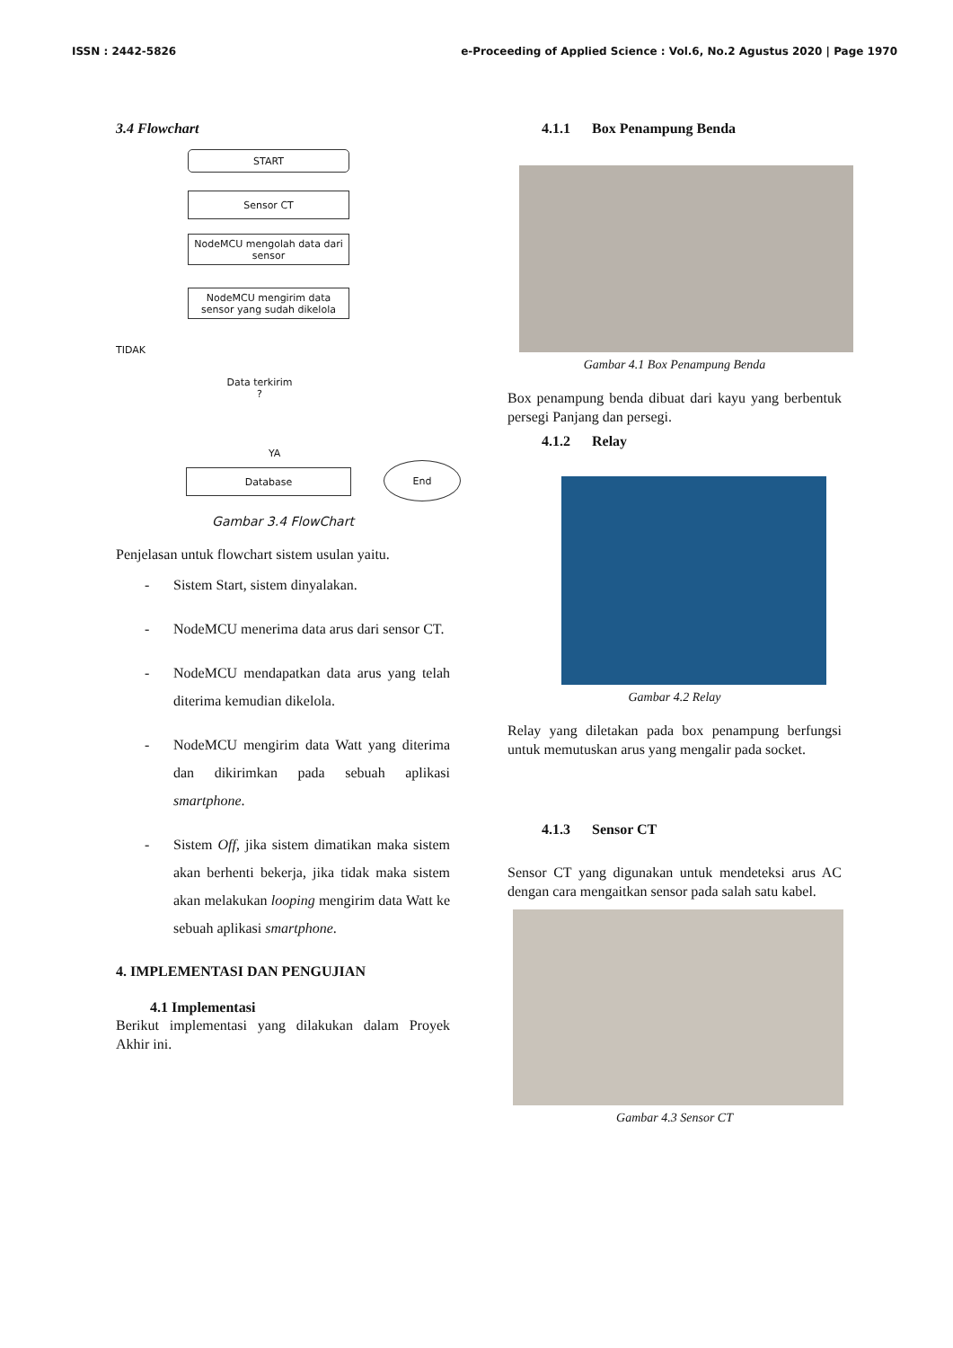ISSN : 2442-5826 e-Proceeding of Applied Science : Vol.6, No.2 Agustus 2020 | Page 1970
3.4 Flowchart
START
Sensor CT
NodeMCU mengolah data dari sensor
NodeMCU mengirim data sensor yang sudah dikelola
TIDAK
Data terkirim ?
YA
Database
End
Gambar 3.4 FlowChart
Penjelasan untuk flowchart sistem usulan yaitu.
- Sistem Start, sistem dinyalakan.
- NodeMCU menerima data arus dari sensor CT.
- NodeMCU mendapatkan data arus yang telah diterima kemudian dikelola.
- NodeMCU mengirim data Watt yang diterima dan dikirimkan pada sebuah aplikasi smartphone.
- Sistem Off, jika sistem dimatikan maka sistem akan berhenti bekerja, jika tidak maka sistem akan melakukan looping mengirim data Watt ke sebuah aplikasi smartphone.
4. IMPLEMENTASI DAN PENGUJIAN
4.1 Implementasi
Berikut implementasi yang dilakukan dalam Proyek Akhir ini.
4.1.1 Box Penampung Benda
Gambar 4.1 Box Penampung Benda
Box penampung benda dibuat dari kayu yang berbentuk persegi Panjang dan persegi.
4.1.2 Relay
Gambar 4.2 Relay
Relay yang diletakan pada box penampung berfungsi untuk memutuskan arus yang mengalir pada socket.
4.1.3 Sensor CT
Sensor CT yang digunakan untuk mendeteksi arus AC dengan cara mengaitkan sensor pada salah satu kabel.
Gambar 4.3 Sensor CT